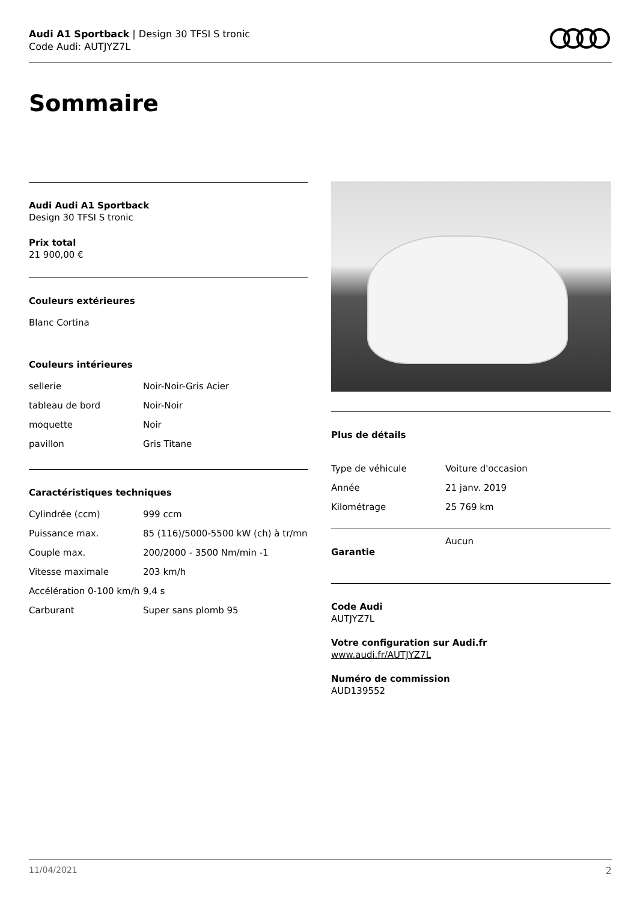Audi A1 Sportback | Design 30 TFSI S tronic
Code Audi: AUTJYZ7L
Sommaire
Audi Audi A1 Sportback
Design 30 TFSI S tronic
Prix total
21 900,00 €
Couleurs extérieures
Blanc Cortina
Couleurs intérieures
| sellerie | Noir-Noir-Gris Acier |
| tableau de bord | Noir-Noir |
| moquette | Noir |
| pavillon | Gris Titane |
Caractéristiques techniques
| Cylindrée (ccm) | 999 ccm |
| Puissance max. | 85 (116)/5000-5500 kW (ch) à tr/mn |
| Couple max. | 200/2000 - 3500 Nm/min -1 |
| Vitesse maximale | 203 km/h |
| Accélération 0-100 km/h | 9,4 s |
| Carburant | Super sans plomb 95 |
Plus de détails
| Type de véhicule | Voiture d'occasion |
| Année | 21 janv. 2019 |
| Kilométrage | 25 769 km |
| Garantie | Aucun |
Code Audi
AUTJYZ7L
Votre configuration sur Audi.fr
www.audi.fr/AUTJYZ7L
Numéro de commission
AUD139552
11/04/2021 2